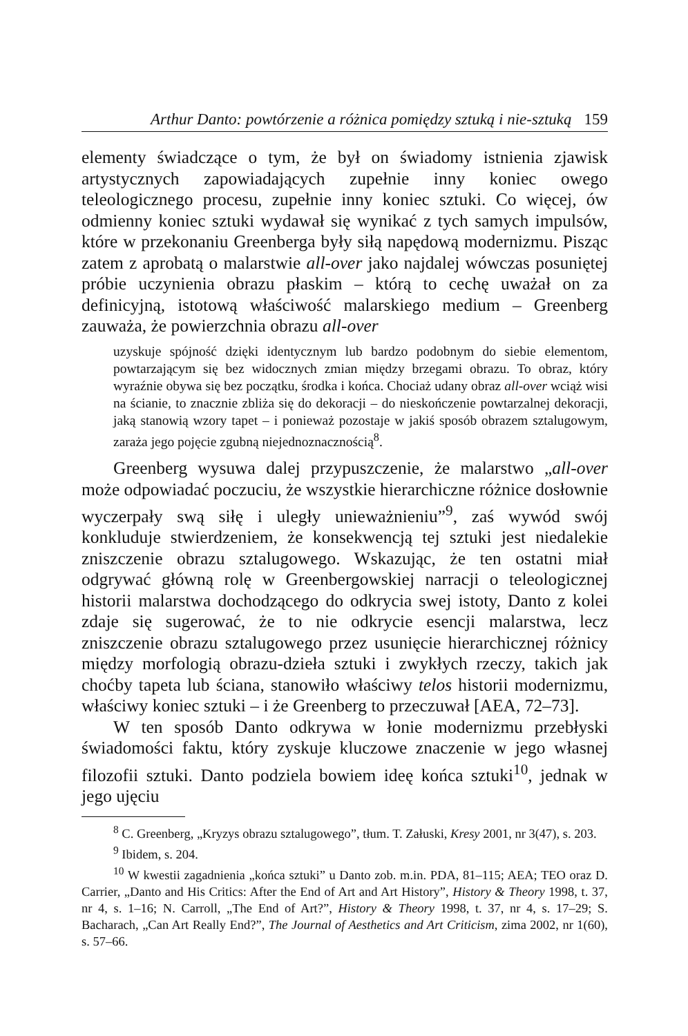Arthur Danto: powtórzenie a różnica pomiędzy sztuką i nie-sztuką 159
elementy świadczące o tym, że był on świadomy istnienia zjawisk artystycznych zapowiadających zupełnie inny koniec owego teleologicznego procesu, zupełnie inny koniec sztuki. Co więcej, ów odmienny koniec sztuki wydawał się wynikać z tych samych impulsów, które w przekonaniu Greenberga były siłą napędową modernizmu. Pisząc zatem z aprobatą o malarstwie all-over jako najdalej wówczas posuniętej próbie uczynienia obrazu płaskim – którą to cechę uważał on za definicyjną, istotową właściwość malarskiego medium – Greenberg zauważa, że powierzchnia obrazu all-over
uzyskuje spójność dzięki identycznym lub bardzo podobnym do siebie elementom, powtarzającym się bez widocznych zmian między brzegami obrazu. To obraz, który wyraźnie obywa się bez początku, środka i końca. Chociaż udany obraz all-over wciąż wisi na ścianie, to znacznie zbliża się do dekoracji – do nieskończenie powtarzalnej dekoracji, jaką stanowią wzory tapet – i ponieważ pozostaje w jakiś sposób obrazem sztalugowym, zaraża jego pojęcie zgubną niejednoznacznością<sup>8</sup>.
Greenberg wysuwa dalej przypuszczenie, że malarstwo „all-over może odpowiadać poczuciu, że wszystkie hierarchiczne różnice dosłownie wyczerpały swą siłę i uległy unieważnieniu”<sup>9</sup>, zaś wywód swój konkluduje stwierdzeniem, że konsekwencją tej sztuki jest niedalekie zniszczenie obrazu sztalugowego. Wskazując, że ten ostatni miał odgrywać główną rolę w Greenbergowskiej narracji o teleologicznej historii malarstwa dochodzącego do odkrycia swej istoty, Danto z kolei zdaje się sugerować, że to nie odkrycie esencji malarstwa, lecz zniszczenie obrazu sztalugowego przez usunięcie hierarchicznej różnicy między morfologią obrazu-dzieła sztuki i zwykłych rzeczy, takich jak choćby tapeta lub ściana, stanowiło właściwy telos historii modernizmu, właściwy koniec sztuki – i że Greenberg to przeczuwał [AEA, 72–73].
W ten sposób Danto odkrywa w łonie modernizmu przebłyski świadomości faktu, który zyskuje kluczowe znaczenie w jego własnej filozofii sztuki. Danto podziela bowiem ideę końca sztuki<sup>10</sup>, jednak w jego ujęciu
<sup>8</sup> C. Greenberg, „Kryzys obrazu sztalugowego”, tłum. T. Załuski, Kresy 2001, nr 3(47), s. 203.
<sup>9</sup> Ibidem, s. 204.
<sup>10</sup> W kwestii zagadnienia „końca sztuki” u Danto zob. m.in. PDA, 81–115; AEA; TEO oraz D. Carrier, „Danto and His Critics: After the End of Art and Art History”, History & Theory 1998, t. 37, nr 4, s. 1–16; N. Carroll, „The End of Art?”, History & Theory 1998, t. 37, nr 4, s. 17–29; S. Bacharach, „Can Art Really End?”, The Journal of Aesthetics and Art Criticism, zima 2002, nr 1(60), s. 57–66.